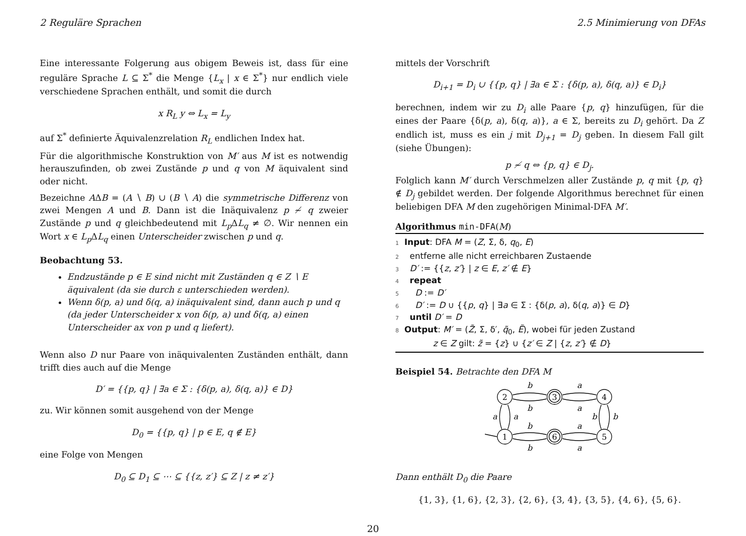2 Reguläre Sprachen 2.5 Minimierung von DFAs
Eine interessante Folgerung aus obigem Beweis ist, dass für eine reguläre Sprache L ⊆ Σ<sup>*</sup> die Menge {L<sub>x</sub> | x ∈ Σ<sup>*</sup>} nur endlich viele verschiedene Sprachen enthält, und somit die durch
x R<sub>L</sub> y ⇔ L<sub>x</sub> = L<sub>y</sub>
auf Σ<sup>*</sup> definierte Äquivalenzrelation R<sub>L</sub> endlichen Index hat.
Für die algorithmische Konstruktion von M′ aus M ist es notwendig herauszufinden, ob zwei Zustände p und q von M äquivalent sind oder nicht.
Bezeichne AΔB = (A ∖ B) ∪ (B ∖ A) die symmetrische Differenz von zwei Mengen A und B. Dann ist die Inäquivalenz p ≁ q zweier Zustände p und q gleichbedeutend mit L<sub>p</sub> ΔL<sub>q</sub> ≠ ∅. Wir nennen ein Wort x ∈ L<sub>p</sub> ΔL<sub>q</sub> einen Unterscheider zwischen p und q.
Beobachtung 53.
Endzustände p ∈ E sind nicht mit Zuständen q ∈ Z ∖ E äquivalent (da sie durch ε unterschieden werden).
Wenn δ(p, a) und δ(q, a) inäquivalent sind, dann auch p und q (da jeder Unterscheider x von δ(p, a) und δ(q, a) einen Unterscheider ax von p und q liefert).
Wenn also D nur Paare von inäquivalenten Zuständen enthält, dann trifft dies auch auf die Menge
D′ = {{p, q} | ∃a ∈ Σ : {δ(p, a), δ(q, a)} ∈ D}
zu. Wir können somit ausgehend von der Menge
D<sub>0</sub> = {{p, q} | p ∈ E, q ∉ E}
eine Folge von Mengen
D<sub>0</sub> ⊆ D<sub>1</sub> ⊆ ⋯ ⊆ {{z, z′} ⊆ Z | z ≠ z′}
mittels der Vorschrift
D<sub>i+1</sub> = D<sub>i</sub> ∪ {{p, q} | ∃a ∈ Σ : {δ(p, a), δ(q, a)} ∈ D<sub>i</sub>}
berechnen, indem wir zu D<sub>i</sub> alle Paare {p, q} hinzufügen, für die eines der Paare {δ(p, a), δ(q, a)}, a ∈ Σ, bereits zu D<sub>i</sub> gehört. Da Z endlich ist, muss es ein j mit D<sub>j+1</sub> = D<sub>j</sub> geben. In diesem Fall gilt (siehe Übungen):
p ≁ q ⇔ {p, q} ∈ D<sub>j</sub>.
Folglich kann M′ durch Verschmelzen aller Zustände p, q mit {p, q} ∉ D<sub>j</sub> gebildet werden. Der folgende Algorithmus berechnet für einen beliebigen DFA M den zugehörigen Minimal-DFA M′.
Algorithmus min-DFA(M)
1 Input: DFA M = (Z, Σ, δ, q<sub>0</sub>, E)
2 entferne alle nicht erreichbaren Zustaende
3 D′ := {{z, z′} | z ∈ E, z′ ∉ E}
4 repeat
5 D := D′
6 D′ := D ∪ {{p, q} | ∃a ∈ Σ : {δ(p, a), δ(q, a)} ∈ D}
7 until D′ = D
8 Output: M′ = (Z̃, Σ, δ′, q̃<sub>0</sub>, Ẽ), wobei für jeden Zustand
z ∈ Z gilt: z̃ = {z} ∪ {z′ ∈ Z | {z, z′} ∉ D}
Beispiel 54. Betrachte den DFA M
2
3
4
1
6
5
b
b
a
a
b
b
a
a
a
a
b
b
Dann enthält D<sub>0</sub> die Paare
{1, 3}, {1, 6}, {2, 3}, {2, 6}, {3, 4}, {3, 5}, {4, 6}, {5, 6}.
20